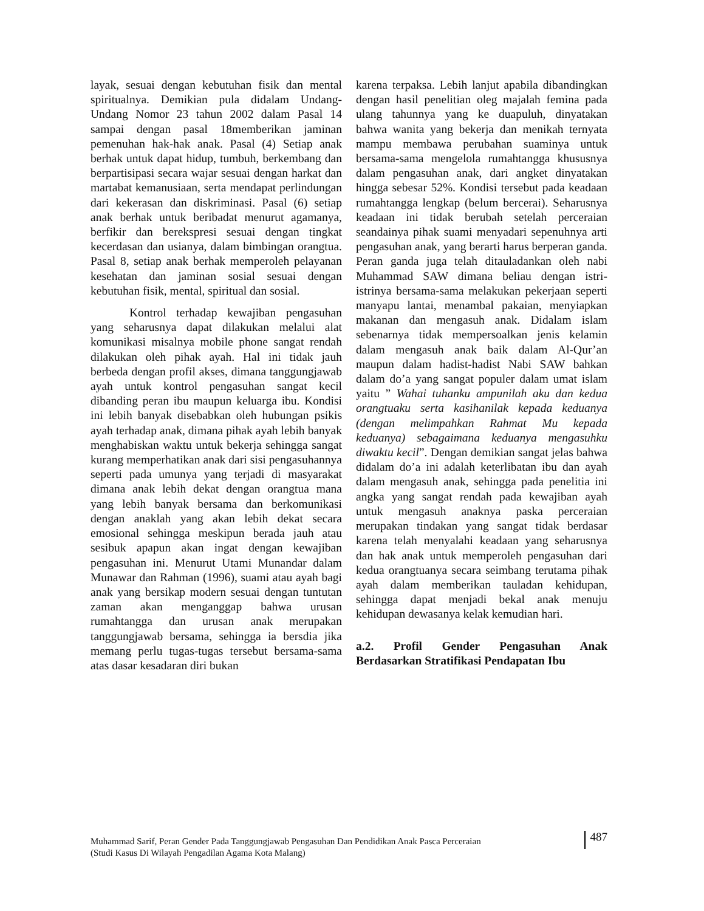layak, sesuai dengan kebutuhan fisik dan mental spiritualnya. Demikian pula didalam Undang-Undang Nomor 23 tahun 2002 dalam Pasal 14 sampai dengan pasal 18memberikan jaminan pemenuhan hak-hak anak. Pasal (4) Setiap anak berhak untuk dapat hidup, tumbuh, berkembang dan berpartisipasi secara wajar sesuai dengan harkat dan martabat kemanusiaan, serta mendapat perlindungan dari kekerasan dan diskriminasi. Pasal (6) setiap anak berhak untuk beribadat menurut agamanya, berfikir dan berekspresi sesuai dengan tingkat kecerdasan dan usianya, dalam bimbingan orangtua. Pasal 8, setiap anak berhak memperoleh pelayanan kesehatan dan jaminan sosial sesuai dengan kebutuhan fisik, mental, spiritual dan sosial.
Kontrol terhadap kewajiban pengasuhan yang seharusnya dapat dilakukan melalui alat komunikasi misalnya mobile phone sangat rendah dilakukan oleh pihak ayah. Hal ini tidak jauh berbeda dengan profil akses, dimana tanggungjawab ayah untuk kontrol pengasuhan sangat kecil dibanding peran ibu maupun keluarga ibu. Kondisi ini lebih banyak disebabkan oleh hubungan psikis ayah terhadap anak, dimana pihak ayah lebih banyak menghabiskan waktu untuk bekerja sehingga sangat kurang memperhatikan anak dari sisi pengasuhannya seperti pada umunya yang terjadi di masyarakat dimana anak lebih dekat dengan orangtua mana yang lebih banyak bersama dan berkomunikasi dengan anaklah yang akan lebih dekat secara emosional sehingga meskipun berada jauh atau sesibuk apapun akan ingat dengan kewajiban pengasuhan ini. Menurut Utami Munandar dalam Munawar dan Rahman (1996), suami atau ayah bagi anak yang bersikap modern sesuai dengan tuntutan zaman akan menganggap bahwa urusan rumahtangga dan urusan anak merupakan tanggungjawab bersama, sehingga ia bersdia jika memang perlu tugas-tugas tersebut bersama-sama atas dasar kesadaran diri bukan
karena terpaksa. Lebih lanjut apabila dibandingkan dengan hasil penelitian oleg majalah femina pada ulang tahunnya yang ke duapuluh, dinyatakan bahwa wanita yang bekerja dan menikah ternyata mampu membawa perubahan suaminya untuk bersama-sama mengelola rumahtangga khususnya dalam pengasuhan anak, dari angket dinyatakan hingga sebesar 52%. Kondisi tersebut pada keadaan rumahtangga lengkap (belum bercerai). Seharusnya keadaan ini tidak berubah setelah perceraian seandainya pihak suami menyadari sepenuhnya arti pengasuhan anak, yang berarti harus berperan ganda. Peran ganda juga telah ditauladankan oleh nabi Muhammad SAW dimana beliau dengan istri-istrinya bersama-sama melakukan pekerjaan seperti manyapu lantai, menambal pakaian, menyiapkan makanan dan mengasuh anak. Didalam islam sebenarnya tidak mempersoalkan jenis kelamin dalam mengasuh anak baik dalam Al-Qur’an maupun dalam hadist-hadist Nabi SAW bahkan dalam do’a yang sangat populer dalam umat islam yaitu ” Wahai tuhanku ampunilah aku dan kedua orangtuaku serta kasihanilak kepada keduanya (dengan melimpahkan Rahmat Mu kepada keduanya) sebagaimana keduanya mengasuhku diwaktu kecil”. Dengan demikian sangat jelas bahwa didalam do’a ini adalah keterlibatan ibu dan ayah dalam mengasuh anak, sehingga pada penelitia ini angka yang sangat rendah pada kewajiban ayah untuk mengasuh anaknya paska perceraian merupakan tindakan yang sangat tidak berdasar karena telah menyalahi keadaan yang seharusnya dan hak anak untuk memperoleh pengasuhan dari kedua orangtuanya secara seimbang terutama pihak ayah dalam memberikan tauladan kehidupan, sehingga dapat menjadi bekal anak menuju kehidupan dewasanya kelak kemudian hari.
a.2. Profil Gender Pengasuhan Anak Berdasarkan Stratifikasi Pendapatan Ibu
Muhammad Sarif, Peran Gender Pada Tanggungjawab Pengasuhan Dan Pendidikan Anak Pasca Perceraian
(Studi Kasus Di Wilayah Pengadilan Agama Kota Malang)
487